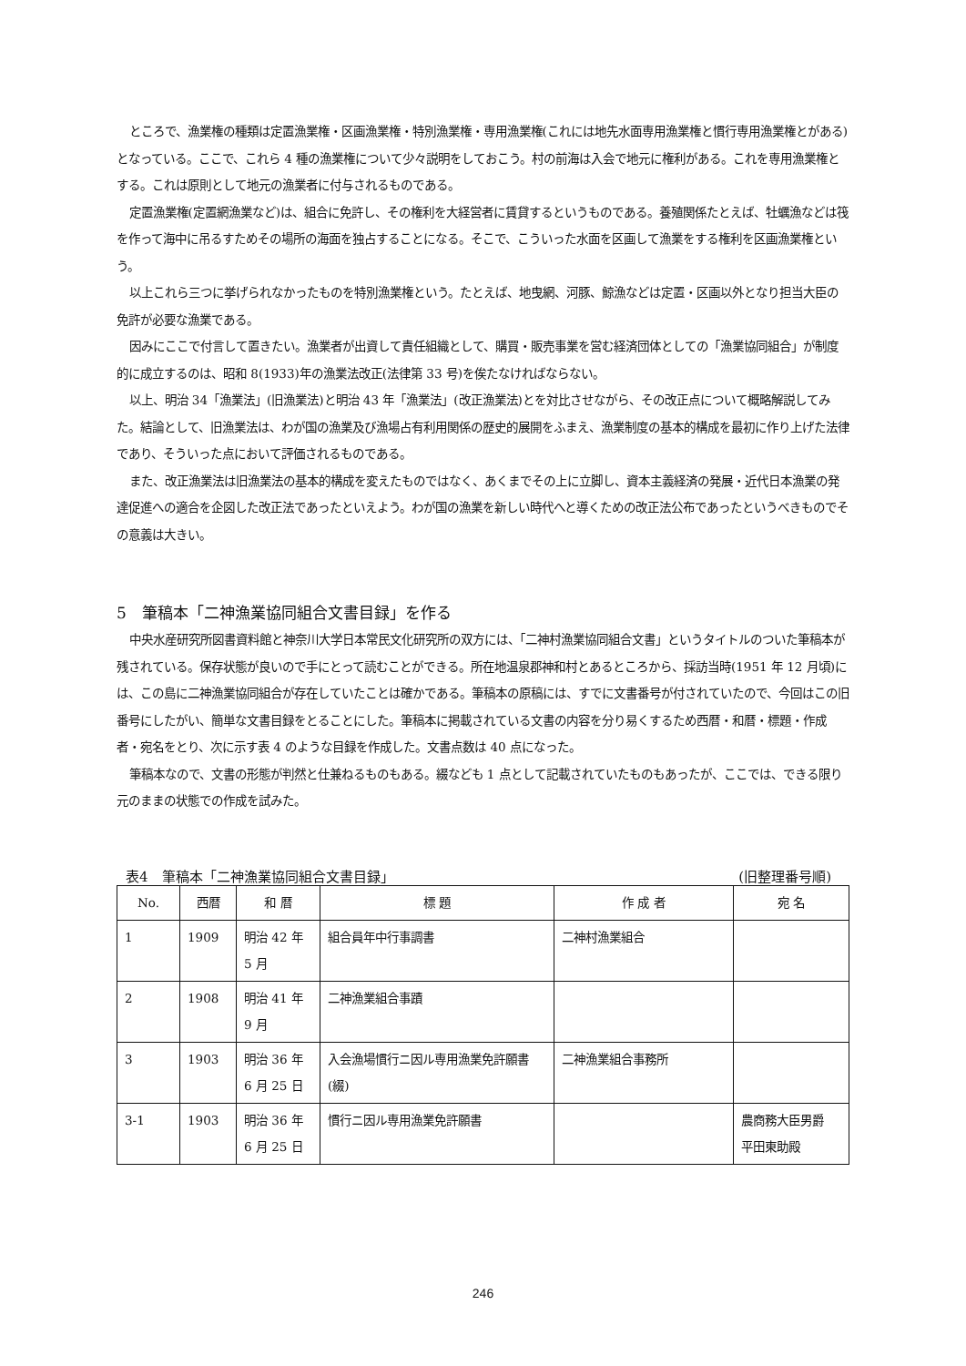ところで、漁業権の種類は定置漁業権・区画漁業権・特別漁業権・専用漁業権(これには地先水面専用漁業権と慣行専用漁業権とがある)となっている。ここで、これら 4 種の漁業権について少々説明をしておこう。村の前海は入会で地元に権利がある。これを専用漁業権とする。これは原則として地元の漁業者に付与されるものである。
定置漁業権(定置網漁業など)は、組合に免許し、その権利を大経営者に賃貸するというものである。養殖関係たとえば、牡蠣漁などは筏を作って海中に吊るすためその場所の海面を独占することになる。そこで、こういった水面を区画して漁業をする権利を区画漁業権という。
以上これら三つに挙げられなかったものを特別漁業権という。たとえば、地曳網、河豚、鯨漁などは定置・区画以外となり担当大臣の免許が必要な漁業である。
因みにここで付言して置きたい。漁業者が出資して責任組織として、購買・販売事業を営む経済団体としての「漁業協同組合」が制度的に成立するのは、昭和 8(1933)年の漁業法改正(法律第 33 号)を俟たなければならない。
以上、明治 34「漁業法」(旧漁業法)と明治 43 年「漁業法」(改正漁業法)とを対比させながら、その改正点について概略解説してみた。結論として、旧漁業法は、わが国の漁業及び漁場占有利用関係の歴史的展開をふまえ、漁業制度の基本的構成を最初に作り上げた法律であり、そういった点において評価されるものである。
また、改正漁業法は旧漁業法の基本的構成を変えたものではなく、あくまでその上に立脚し、資本主義経済の発展・近代日本漁業の発達促進への適合を企図した改正法であったといえよう。わが国の漁業を新しい時代へと導くための改正法公布であったというべきものでその意義は大きい。
5　筆稿本「二神漁業協同組合文書目録」を作る
中央水産研究所図書資料館と神奈川大学日本常民文化研究所の双方には、「二神村漁業協同組合文書」というタイトルのついた筆稿本が残されている。保存状態が良いので手にとって読むことができる。所在地温泉郡神和村とあるところから、採訪当時(1951 年 12 月頃)には、この島に二神漁業協同組合が存在していたことは確かである。筆稿本の原稿には、すでに文書番号が付されていたので、今回はこの旧番号にしたがい、簡単な文書目録をとることにした。筆稿本に掲載されている文書の内容を分り易くするため西暦・和暦・標題・作成者・宛名をとり、次に示す表 4 のような目録を作成した。文書点数は 40 点になった。
筆稿本なので、文書の形態が判然と仕兼ねるものもある。綴なども 1 点として記載されていたものもあったが、ここでは、できる限り元のままの状態での作成を試みた。
表4　筆稿本「二神漁業協同組合文書目録」 (旧整理番号順)
| No. | 西暦 | 和 暦 | 標 題 | 作 成 者 | 宛 名 |
| --- | --- | --- | --- | --- | --- |
| 1 | 1909 | 明治 42 年 5 月 | 組合員年中行事調書 | 二神村漁業組合 | |
| 2 | 1908 | 明治 41 年 9 月 | 二神漁業組合事蹟 | | |
| 3 | 1903 | 明治 36 年 6 月 25 日 | 入会漁場慣行ニ因ル専用漁業免許願書(綴) | 二神漁業組合事務所 | |
| 3-1 | 1903 | 明治 36 年 6 月 25 日 | 慣行ニ因ル専用漁業免許願書 | | 農商務大臣男爵 平田東助殿 |
246